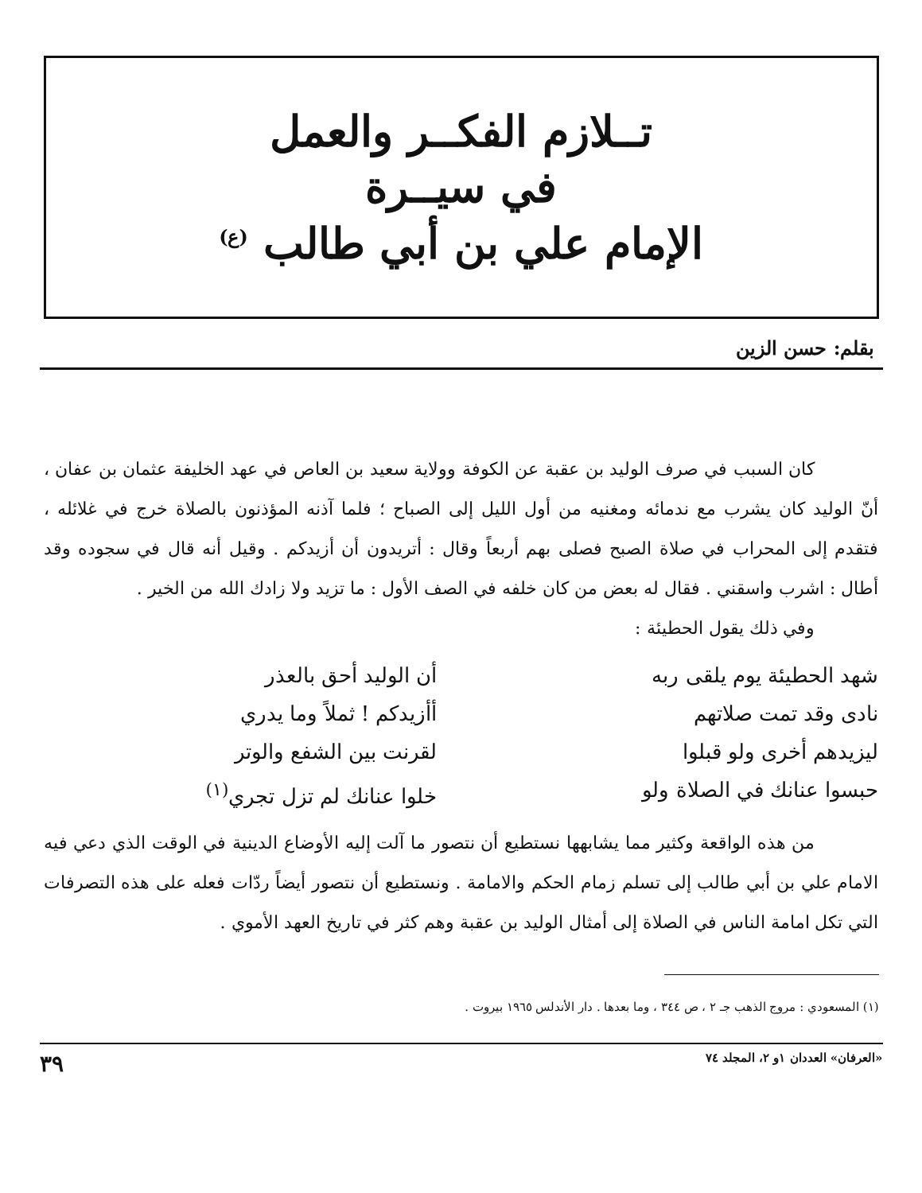تــلازم الفكــر والعمل
في سيــرة
الإمام علي بن أبي طالب <sup>(ع)</sup>
بقلم: حسن الزين
كان السبب في صرف الوليد بن عقبة عن الكوفة وولاية سعيد بن العاص في عهد الخليفة عثمان بن عفان ، أنّ الوليد كان يشرب مع ندمائه ومغنيه من أول الليل إلى الصباح ؛ فلما آذنه المؤذنون بالصلاة خرج في غلائله ، فتقدم إلى المحراب في صلاة الصبح فصلى بهم أربعاً وقال : أتريدون أن أزيدكم . وقيل أنه قال في سجوده وقد أطال : اشرب واسقني . فقال له بعض من كان خلفه في الصف الأول : ما تزيد ولا زادك الله من الخير .
وفي ذلك يقول الحطيئة :
شهد الحطيئة يوم يلقى ربه
أن الوليد أحق بالعذر
نادى وقد تمت صلاتهم
أأزيدكم ! ثملاً وما يدري
ليزيدهم أخرى ولو قبلوا
لقرنت بين الشفع والوتر
حبسوا عنانك في الصلاة ولو
خلوا عنانك لم تزل تجري<sup>(١)</sup>
من هذه الواقعة وكثير مما يشابهها نستطيع أن نتصور ما آلت إليه الأوضاع الدينية في الوقت الذي دعي فيه الامام علي بن أبي طالب إلى تسلم زمام الحكم والامامة . ونستطيع أن نتصور أيضاً ردّات فعله على هذه التصرفات التي تكل امامة الناس في الصلاة إلى أمثال الوليد بن عقبة وهم كثر في تاريخ العهد الأموي .
(١) المسعودي : مروج الذهب جـ ٢ ، ص ٣٤٤ ، وما بعدها . دار الأندلس ١٩٦٥ بيروت .
«العرفان» العددان ١و ٢، المجلد ٧٤ ٣٩